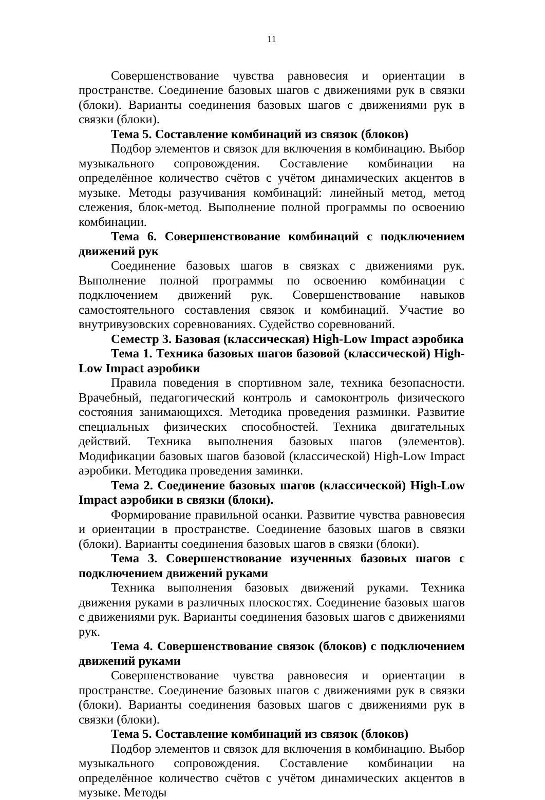11
Совершенствование чувства равновесия и ориентации в пространстве. Соединение базовых шагов с движениями рук в связки (блоки). Варианты соединения базовых шагов с движениями рук в связки (блоки).
Тема 5. Составление комбинаций из связок (блоков)
Подбор элементов и связок для включения в комбинацию. Выбор музыкального сопровождения. Составление комбинации на определённое количество счётов с учётом динамических акцентов в музыке. Методы разучивания комбинаций: линейный метод, метод слежения, блок-метод. Выполнение полной программы по освоению комбинации.
Тема 6. Совершенствование комбинаций с подключением движений рук
Соединение базовых шагов в связках с движениями рук. Выполнение полной программы по освоению комбинации с подключением движений рук. Совершенствование навыков самостоятельного составления связок и комбинаций. Участие во внутривузовских соревнованиях. Судейство соревнований.
Семестр 3. Базовая (классическая) High-Low Impact аэробика
Тема 1. Техника базовых шагов базовой (классической) High-Low Impact аэробики
Правила поведения в спортивном зале, техника безопасности. Врачебный, педагогический контроль и самоконтроль физического состояния занимающихся. Методика проведения разминки. Развитие специальных физических способностей. Техника двигательных действий. Техника выполнения базовых шагов (элементов). Модификации базовых шагов базовой (классической) High-Low Impact аэробики. Методика проведения заминки.
Тема 2. Соединение базовых шагов (классической) High-Low Impact аэробики в связки (блоки).
Формирование правильной осанки. Развитие чувства равновесия и ориентации в пространстве. Соединение базовых шагов в связки (блоки). Варианты соединения базовых шагов в связки (блоки).
Тема 3. Совершенствование изученных базовых шагов с подключением движений руками
Техника выполнения базовых движений руками. Техника движения руками в различных плоскостях. Соединение базовых шагов с движениями рук. Варианты соединения базовых шагов с движениями рук.
Тема 4. Совершенствование связок (блоков) с подключением движений руками
Совершенствование чувства равновесия и ориентации в пространстве. Соединение базовых шагов с движениями рук в связки (блоки). Варианты соединения базовых шагов с движениями рук в связки (блоки).
Тема 5. Составление комбинаций из связок (блоков)
Подбор элементов и связок для включения в комбинацию. Выбор музыкального сопровождения. Составление комбинации на определённое количество счётов с учётом динамических акцентов в музыке. Методы